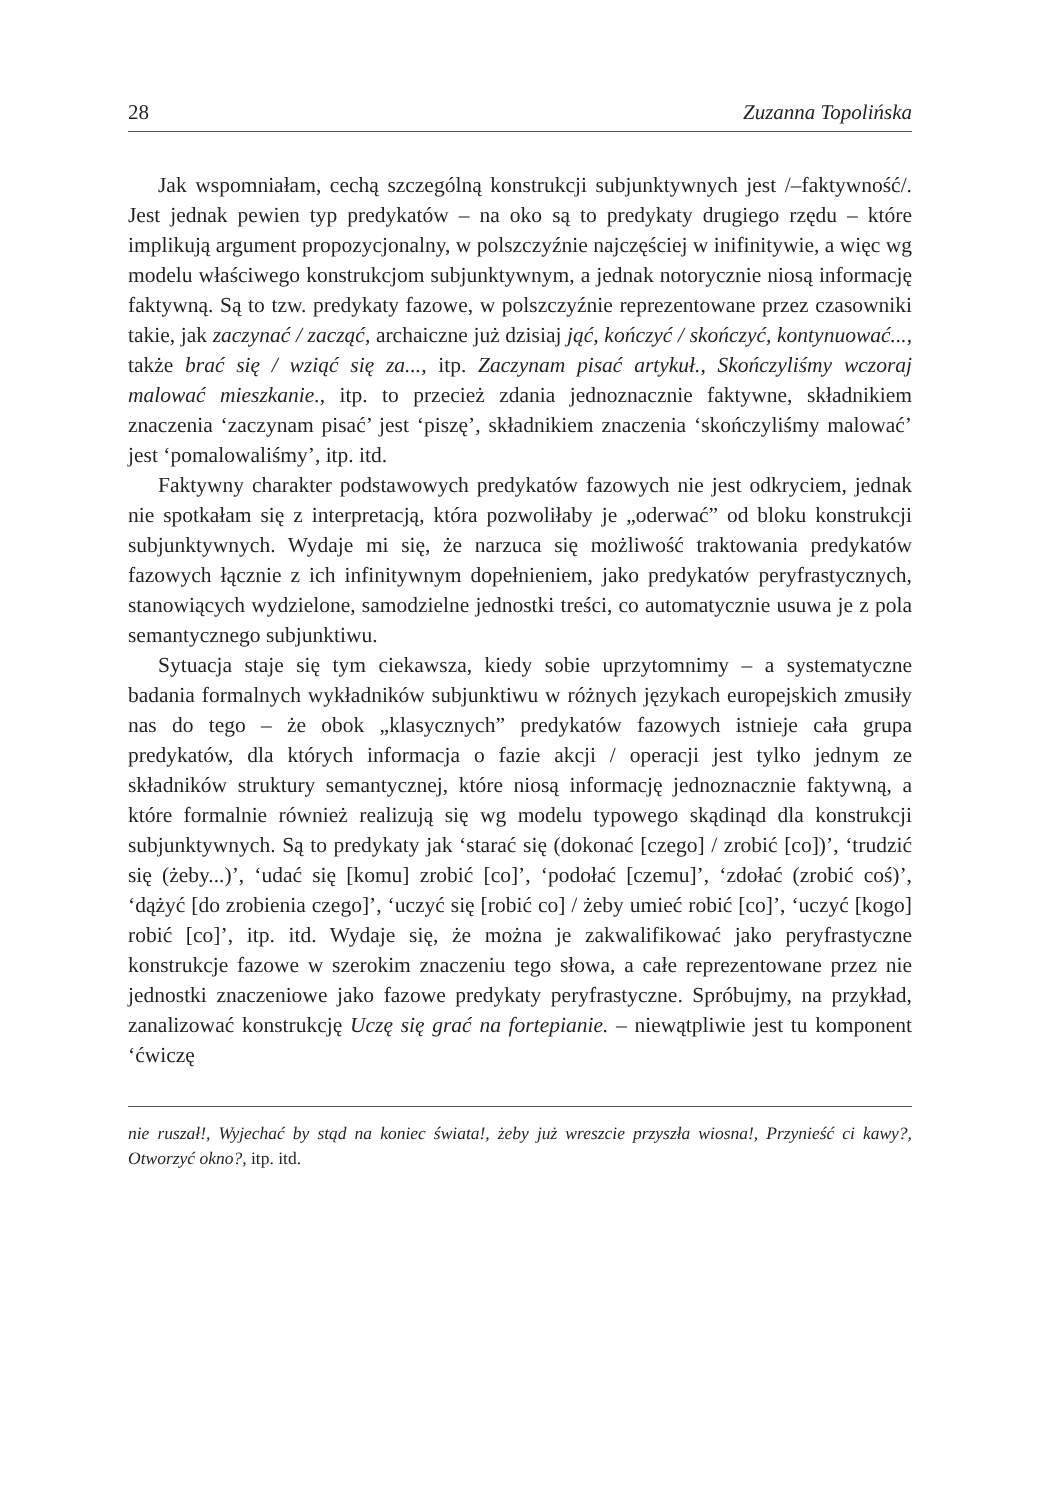28 Zuzanna Topolińska
Jak wspomniałam, cechą szczególną konstrukcji subjunktywnych jest /–faktywność/. Jest jednak pewien typ predykatów – na oko są to predykaty drugiego rzędu – które implikują argument propozycjonalny, w polszczyźnie najczęściej w inifinitywie, a więc wg modelu właściwego konstrukcjom subjunktywnym, a jednak notorycznie niosą informację faktywną. Są to tzw. predykaty fazowe, w polszczyźnie reprezentowane przez czasowniki takie, jak zaczynać / zacząć, archaiczne już dzisiaj jąć, kończyć / skończyć, kontynuować..., także brać się / wziąć się za..., itp. Zaczynam pisać artykuł., Skończyliśmy wczoraj malować mieszkanie., itp. to przecież zdania jednoznacznie faktywne, składnikiem znaczenia ‘zaczynam pisać’ jest ‘piszę’, składnikiem znaczenia ‘skończyliśmy malować’ jest ‘pomalowaliśmy’, itp. itd.
Faktywny charakter podstawowych predykatów fazowych nie jest odkryciem, jednak nie spotkałam się z interpretacją, która pozwoliłaby je „oderwać” od bloku konstrukcji subjunktywnych. Wydaje mi się, że narzuca się możliwość traktowania predykatów fazowych łącznie z ich infinitywnym dopełnieniem, jako predykatów peryfrastycznych, stanowiących wydzielone, samodzielne jednostki treści, co automatycznie usuwa je z pola semantycznego subjunktiwu.
Sytuacja staje się tym ciekawsza, kiedy sobie uprzytomnimy – a systematyczne badania formalnych wykładników subjunktiwu w różnych językach europejskich zmusiły nas do tego – że obok „klasycznych” predykatów fazowych istnieje cała grupa predykatów, dla których informacja o fazie akcji / operacji jest tylko jednym ze składników struktury semantycznej, które niosą informację jednoznacznie faktywną, a które formalnie również realizują się wg modelu typowego skądinąd dla konstrukcji subjunktywnych. Są to predykaty jak ‘starać się (dokonać [czego] / zrobić [co])’, ‘trudzić się (żeby...)’, ‘udać się [komu] zrobić [co]’, ‘podołać [czemu]’, ‘zdołać (zrobić coś)’, ‘dążyć [do zrobienia czego]’, ‘uczyć się [robić co] / żeby umieć robić [co]’, ‘uczyć [kogo] robić [co]’, itp. itd. Wydaje się, że można je zakwalifikować jako peryfrastyczne konstrukcje fazowe w szerokim znaczeniu tego słowa, a całe reprezentowane przez nie jednostki znaczeniowe jako fazowe predykaty peryfrastyczne. Spróbujmy, na przykład, zanalizować konstrukcję Uczę się grać na fortepianie. – niewątpliwie jest tu komponent ‘ćwiczę
nie ruszał!, Wyjechać by stąd na koniec świata!, żeby już wreszcie przyszła wiosna!, Przynieść ci kawy?, Otworzyć okno?, itp. itd.